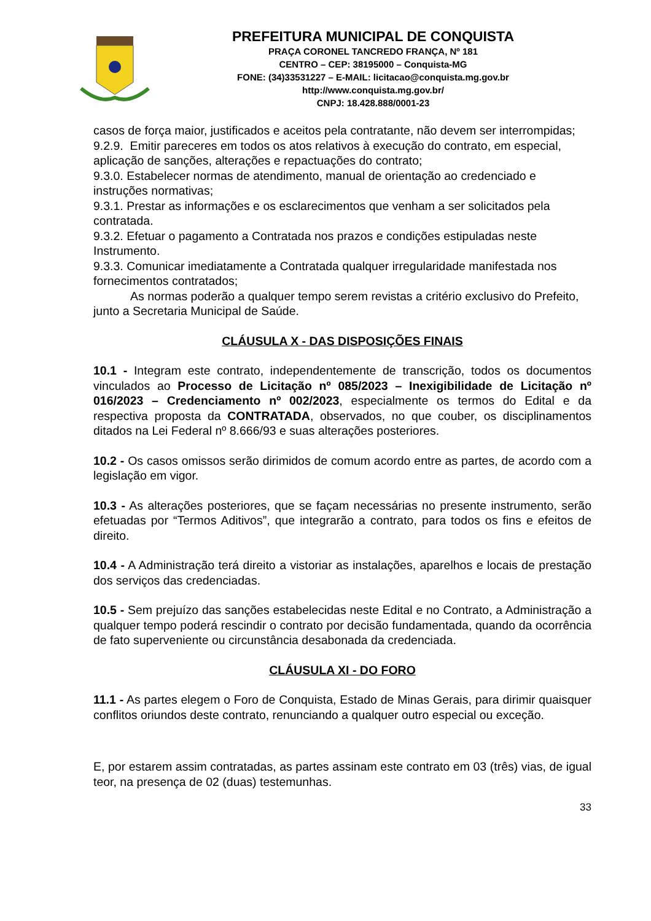PREFEITURA MUNICIPAL DE CONQUISTA
PRAÇA CORONEL TANCREDO FRANÇA, Nº 181
CENTRO – CEP: 38195000 – Conquista-MG
FONE: (34)33531227 – E-MAIL: licitacao@conquista.mg.gov.br
http://www.conquista.mg.gov.br/
CNPJ: 18.428.888/0001-23
casos de força maior, justificados e aceitos pela contratante, não devem ser interrompidas;
9.2.9. Emitir pareceres em todos os atos relativos à execução do contrato, em especial, aplicação de sanções, alterações e repactuações do contrato;
9.3.0. Estabelecer normas de atendimento, manual de orientação ao credenciado e instruções normativas;
9.3.1. Prestar as informações e os esclarecimentos que venham a ser solicitados pela contratada.
9.3.2. Efetuar o pagamento a Contratada nos prazos e condições estipuladas neste Instrumento.
9.3.3. Comunicar imediatamente a Contratada qualquer irregularidade manifestada nos fornecimentos contratados;
As normas poderão a qualquer tempo serem revistas a critério exclusivo do Prefeito, junto a Secretaria Municipal de Saúde.
CLÁUSULA X - DAS DISPOSIÇÕES FINAIS
10.1 - Integram este contrato, independentemente de transcrição, todos os documentos vinculados ao Processo de Licitação nº 085/2023 – Inexigibilidade de Licitação nº 016/2023 – Credenciamento nº 002/2023, especialmente os termos do Edital e da respectiva proposta da CONTRATADA, observados, no que couber, os disciplinamentos ditados na Lei Federal nº 8.666/93 e suas alterações posteriores.
10.2 - Os casos omissos serão dirimidos de comum acordo entre as partes, de acordo com a legislação em vigor.
10.3 - As alterações posteriores, que se façam necessárias no presente instrumento, serão efetuadas por “Termos Aditivos”, que integrarão a contrato, para todos os fins e efeitos de direito.
10.4 - A Administração terá direito a vistoriar as instalações, aparelhos e locais de prestação dos serviços das credenciadas.
10.5 - Sem prejuízo das sanções estabelecidas neste Edital e no Contrato, a Administração a qualquer tempo poderá rescindir o contrato por decisão fundamentada, quando da ocorrência de fato superveniente ou circunstância desabonada da credenciada.
CLÁUSULA XI - DO FORO
11.1 - As partes elegem o Foro de Conquista, Estado de Minas Gerais, para dirimir quaisquer conflitos oriundos deste contrato, renunciando a qualquer outro especial ou exceção.
E, por estarem assim contratadas, as partes assinam este contrato em 03 (três) vias, de igual teor, na presença de 02 (duas) testemunhas.
33